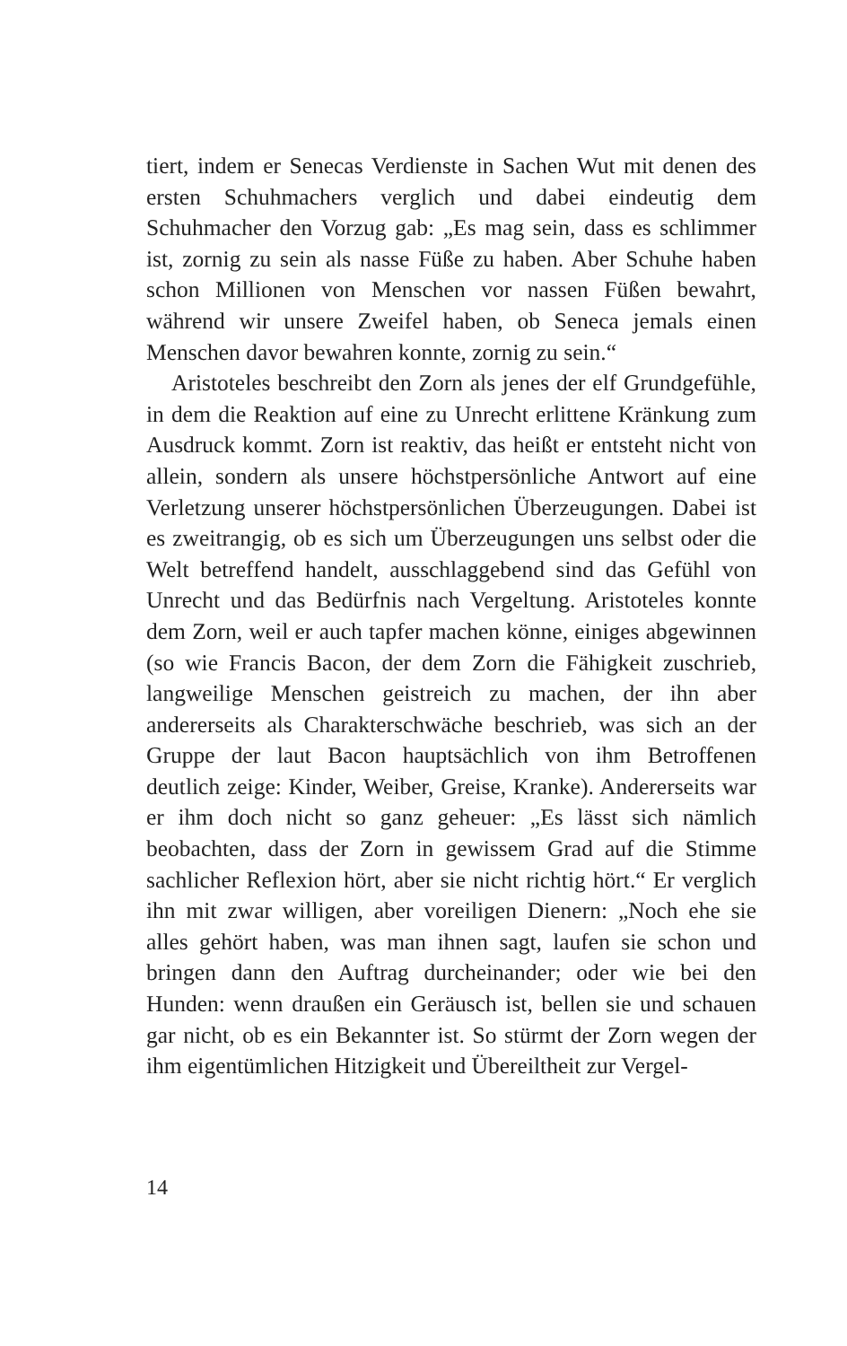tiert, indem er Senecas Verdienste in Sachen Wut mit denen des ersten Schuhmachers verglich und dabei eindeutig dem Schuhmacher den Vorzug gab: „Es mag sein, dass es schlimmer ist, zornig zu sein als nasse Füße zu haben. Aber Schuhe haben schon Millionen von Menschen vor nassen Füßen bewahrt, während wir unsere Zweifel haben, ob Seneca jemals einen Menschen davor bewahren konnte, zornig zu sein.“
Aristoteles beschreibt den Zorn als jenes der elf Grundgefühle, in dem die Reaktion auf eine zu Unrecht erlittene Kränkung zum Ausdruck kommt. Zorn ist reaktiv, das heißt er entsteht nicht von allein, sondern als unsere höchstpersönliche Antwort auf eine Verletzung unserer höchstpersönlichen Überzeugungen. Dabei ist es zweitrangig, ob es sich um Überzeugungen uns selbst oder die Welt betreffend handelt, ausschlaggebend sind das Gefühl von Unrecht und das Bedürfnis nach Vergeltung. Aristoteles konnte dem Zorn, weil er auch tapfer machen könne, einiges abgewinnen (so wie Francis Bacon, der dem Zorn die Fähigkeit zuschrieb, langweilige Menschen geistreich zu machen, der ihn aber andererseits als Charakterschwäche beschrieb, was sich an der Gruppe der laut Bacon hauptsächlich von ihm Betroffenen deutlich zeige: Kinder, Weiber, Greise, Kranke). Andererseits war er ihm doch nicht so ganz geheuer: „Es lässt sich nämlich beobachten, dass der Zorn in gewissem Grad auf die Stimme sachlicher Reflexion hört, aber sie nicht richtig hört.“ Er verglich ihn mit zwar willigen, aber voreiligen Dienern: „Noch ehe sie alles gehört haben, was man ihnen sagt, laufen sie schon und bringen dann den Auftrag durcheinander; oder wie bei den Hunden: wenn draußen ein Geräusch ist, bellen sie und schauen gar nicht, ob es ein Bekannter ist. So stürmt der Zorn wegen der ihm eigentümlichen Hitzigkeit und Übereiltheit zur Vergel-
14